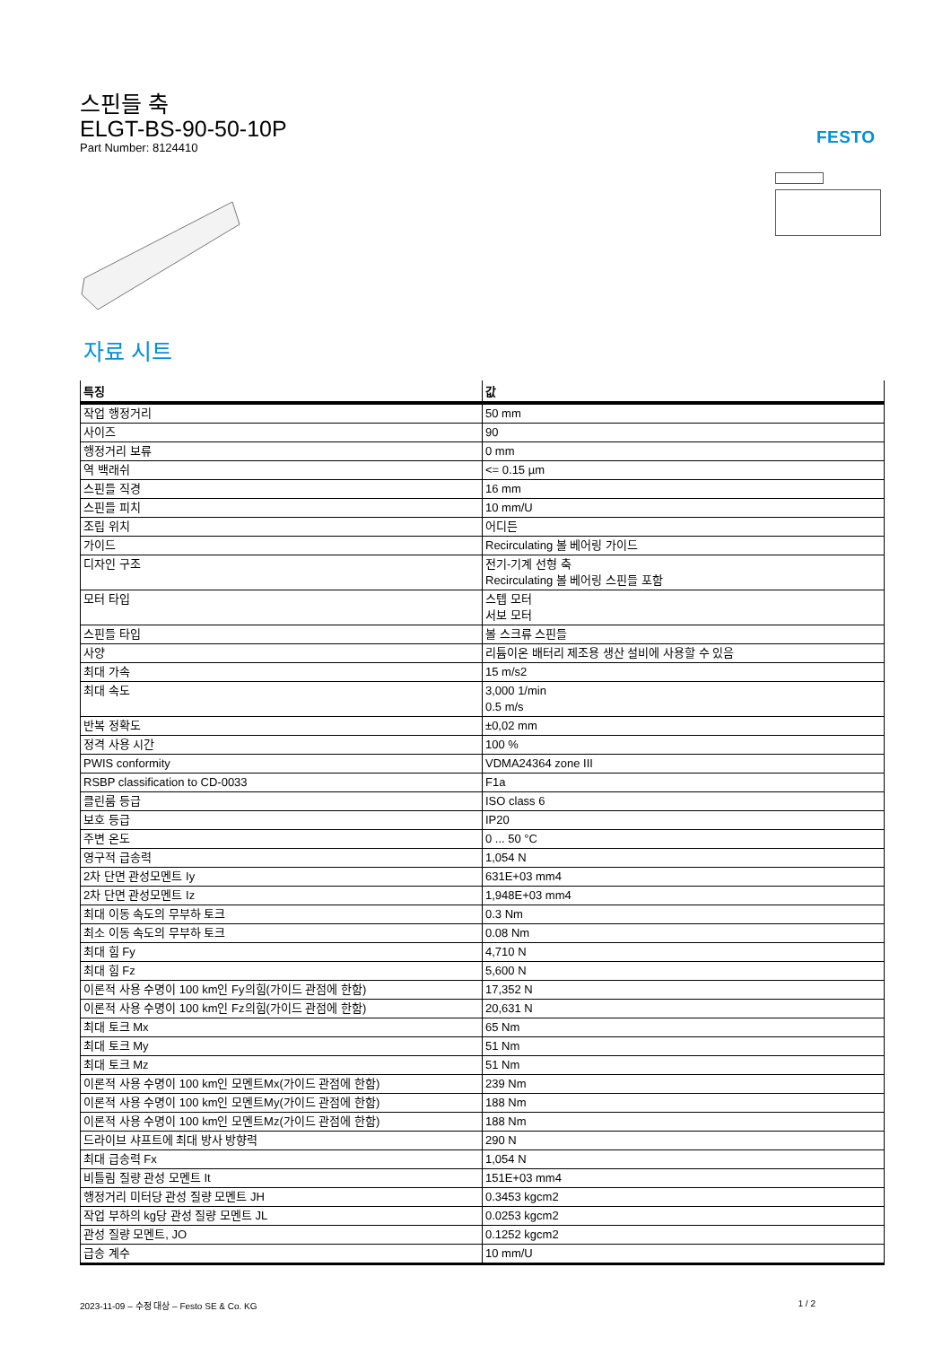스핀들 축
ELGT-BS-90-50-10P
Part Number: 8124410
FESTO
자료 시트
| 특징 | 값 |
| --- | --- |
| 작업 행정거리 | 50 mm |
| 사이즈 | 90 |
| 행정거리 보류 | 0 mm |
| 역 백래쉬 | <= 0.15 µm |
| 스핀들 직경 | 16 mm |
| 스핀들 피치 | 10 mm/U |
| 조립 위치 | 어디든 |
| 가이드 | Recirculating 볼 베어링 가이드 |
| 디자인 구조 | 전기-기계 선형 축 Recirculating 볼 베어링 스핀들 포함 |
| 모터 타입 | 스텝 모터 서보 모터 |
| 스핀들 타입 | 볼 스크류 스핀들 |
| 사양 | 리튬이온 배터리 제조용 생산 설비에 사용할 수 있음 |
| 최대 가속 | 15 m/s2 |
| 최대 속도 | 3,000 1/min 0.5 m/s |
| 반복 정확도 | ±0,02 mm |
| 정격 사용 시간 | 100 % |
| PWIS conformity | VDMA24364 zone III |
| RSBP classification to CD-0033 | F1a |
| 클린룸 등급 | ISO class 6 |
| 보호 등급 | IP20 |
| 주변 온도 | 0 ... 50 °C |
| 영구적 급송력 | 1,054 N |
| 2차 단면 관성모멘트 Iy | 631E+03 mm4 |
| 2차 단면 관성모멘트 Iz | 1,948E+03 mm4 |
| 최대 이동 속도의 무부하 토크 | 0.3 Nm |
| 최소 이동 속도의 무부하 토크 | 0.08 Nm |
| 최대 힘 Fy | 4,710 N |
| 최대 힘 Fz | 5,600 N |
| 이론적 사용 수명이 100 km인 Fy의힘(가이드 관점에 한함) | 17,352 N |
| 이론적 사용 수명이 100 km인 Fz의힘(가이드 관점에 한함) | 20,631 N |
| 최대 토크 Mx | 65 Nm |
| 최대 토크 My | 51 Nm |
| 최대 토크 Mz | 51 Nm |
| 이론적 사용 수명이 100 km인 모멘트Mx(가이드 관점에 한함) | 239 Nm |
| 이론적 사용 수명이 100 km인 모멘트My(가이드 관점에 한함) | 188 Nm |
| 이론적 사용 수명이 100 km인 모멘트Mz(가이드 관점에 한함) | 188 Nm |
| 드라이브 샤프트에 최대 방사 방향력 | 290 N |
| 최대 급송력 Fx | 1,054 N |
| 비틀림 질량 관성 모멘트 It | 151E+03 mm4 |
| 행정거리 미터당 관성 질량 모멘트 JH | 0.3453 kgcm2 |
| 작업 부하의 kg당 관성 질량 모멘트 JL | 0.0253 kgcm2 |
| 관성 질량 모멘트, JO | 0.1252 kgcm2 |
| 급송 계수 | 10 mm/U |
2023-11-09 – 수정 대상 – Festo SE & Co. KG 1 / 2